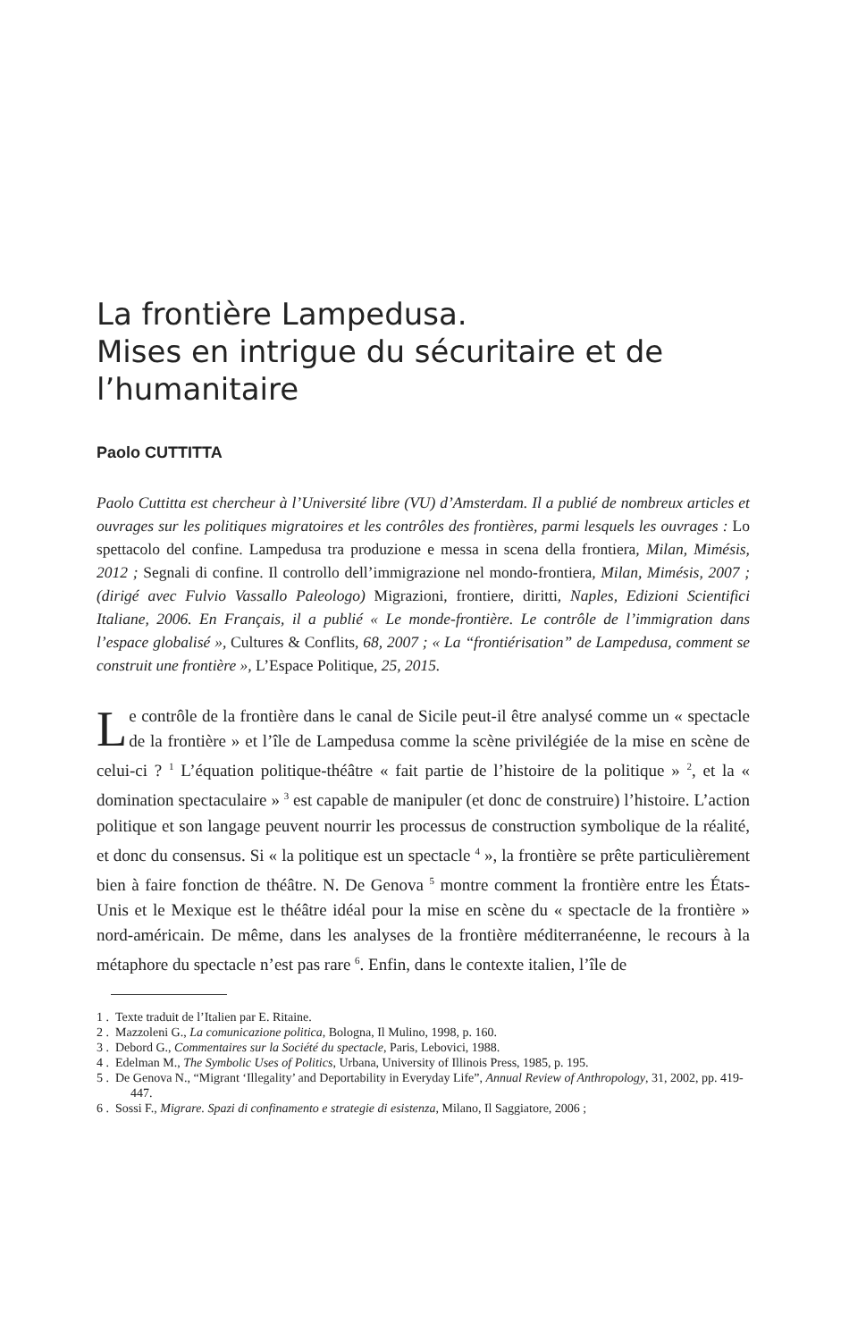La frontière Lampedusa.
Mises en intrigue du sécuritaire et de l’humanitaire
Paolo CUTTITTA
Paolo Cuttitta est chercheur à l’Université libre (VU) d’Amsterdam. Il a publié de nombreux articles et ouvrages sur les politiques migratoires et les contrôles des frontières, parmi lesquels les ouvrages : Lo spettacolo del confine. Lampedusa tra produzione e messa in scena della frontiera, Milan, Mimésis, 2012 ; Segnali di confine. Il controllo dell’immigrazione nel mondo-frontiera, Milan, Mimésis, 2007 ; (dirigé avec Fulvio Vassallo Paleologo) Migrazioni, frontiere, diritti, Naples, Edizioni Scientifici Italiane, 2006. En Français, il a publié « Le monde-frontière. Le contrôle de l’immigration dans l’espace globalisé », Cultures & Conflits, 68, 2007 ; « La “frontiérisation” de Lampedusa, comment se construit une frontière », L’Espace Politique, 25, 2015.
Le contrôle de la frontière dans le canal de Sicile peut-il être analysé comme un « spectacle de la frontière » et l’île de Lampedusa comme la scène privilégiée de la mise en scène de celui-ci ? <sup>1</sup> L’équation politique-théâtre « fait partie de l’histoire de la politique » <sup>2</sup>, et la « domination spectaculaire » <sup>3</sup> est capable de manipuler (et donc de construire) l’histoire. L’action politique et son langage peuvent nourrir les processus de construction symbolique de la réalité, et donc du consensus. Si « la politique est un spectacle <sup>4</sup> », la frontière se prête particulièrement bien à faire fonction de théâtre. N. De Genova <sup>5</sup> montre comment la frontière entre les États-Unis et le Mexique est le théâtre idéal pour la mise en scène du « spectacle de la frontière » nord-américain. De même, dans les analyses de la frontière méditerranéenne, le recours à la métaphore du spectacle n’est pas rare <sup>6</sup>. Enfin, dans le contexte italien, l’île de
1 . Texte traduit de l’Italien par E. Ritaine.
2 . Mazzoleni G., La comunicazione politica, Bologna, Il Mulino, 1998, p. 160.
3 . Debord G., Commentaires sur la Société du spectacle, Paris, Lebovici, 1988.
4 . Edelman M., The Symbolic Uses of Politics, Urbana, University of Illinois Press, 1985, p. 195.
5 . De Genova N., “Migrant ‘Illegality’ and Deportability in Everyday Life”, Annual Review of Anthropology, 31, 2002, pp. 419-447.
6 . Sossi F., Migrare. Spazi di confinamento e strategie di esistenza, Milano, Il Saggiatore, 2006 ;